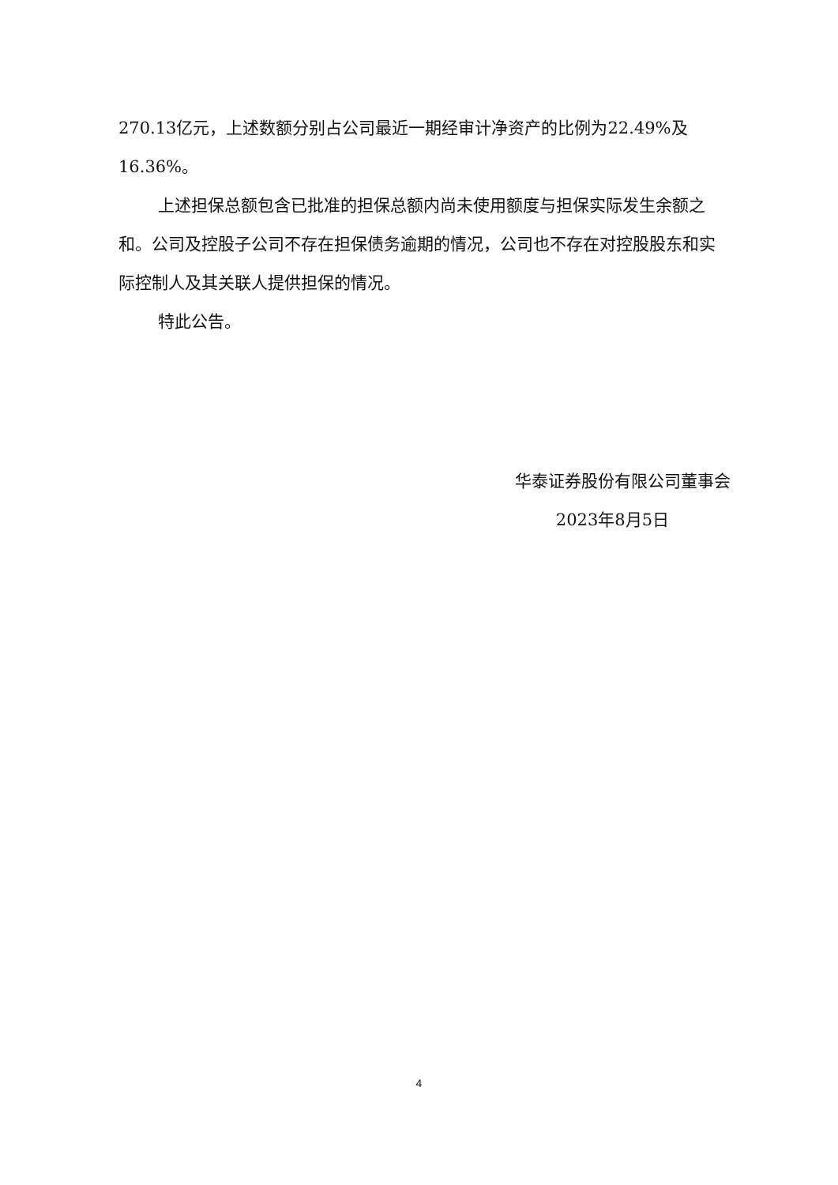270.13亿元，上述数额分别占公司最近一期经审计净资产的比例为22.49%及16.36%。
上述担保总额包含已批准的担保总额内尚未使用额度与担保实际发生余额之和。公司及控股子公司不存在担保债务逾期的情况，公司也不存在对控股股东和实际控制人及其关联人提供担保的情况。
特此公告。
华泰证券股份有限公司董事会
2023年8月5日
4